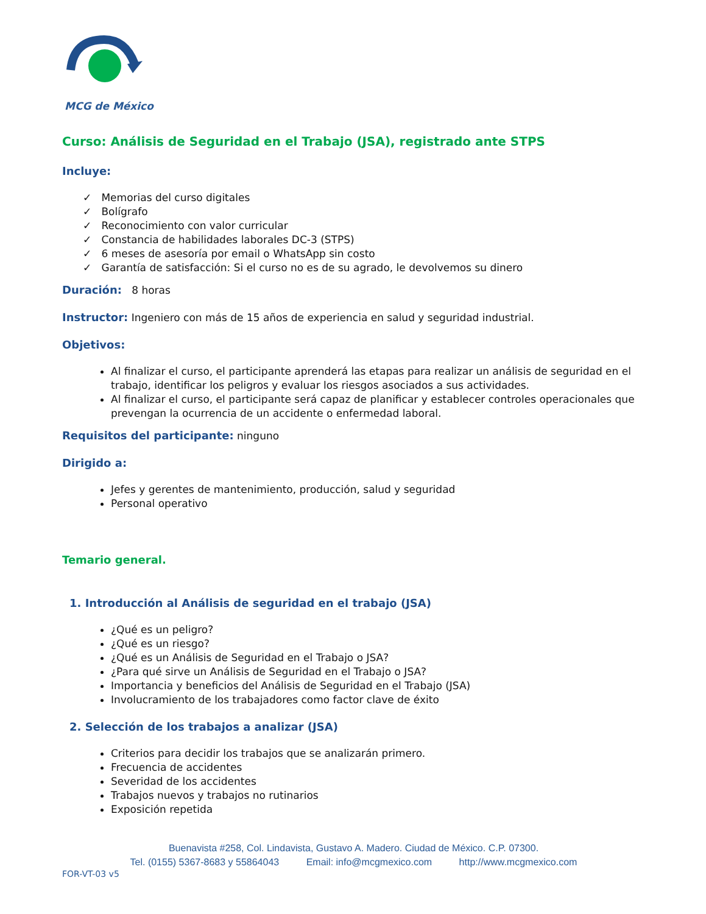MCG de México
Curso: Análisis de Seguridad en el Trabajo (JSA), registrado ante STPS
Incluye:
✓ Memorias del curso digitales
✓ Bolígrafo
✓ Reconocimiento con valor curricular
✓ Constancia de habilidades laborales DC-3 (STPS)
✓ 6 meses de asesoría por email o WhatsApp sin costo
✓ Garantía de satisfacción: Si el curso no es de su agrado, le devolvemos su dinero
Duración: 8 horas
Instructor: Ingeniero con más de 15 años de experiencia en salud y seguridad industrial.
Objetivos:
Al finalizar el curso, el participante aprenderá las etapas para realizar un análisis de seguridad en el trabajo, identificar los peligros y evaluar los riesgos asociados a sus actividades.
Al finalizar el curso, el participante será capaz de planificar y establecer controles operacionales que prevengan la ocurrencia de un accidente o enfermedad laboral.
Requisitos del participante: ninguno
Dirigido a:
Jefes y gerentes de mantenimiento, producción, salud y seguridad
Personal operativo
Temario general.
1. Introducción al Análisis de seguridad en el trabajo (JSA)
¿Qué es un peligro?
¿Qué es un riesgo?
¿Qué es un Análisis de Seguridad en el Trabajo o JSA?
¿Para qué sirve un Análisis de Seguridad en el Trabajo o JSA?
Importancia y beneficios del Análisis de Seguridad en el Trabajo (JSA)
Involucramiento de los trabajadores como factor clave de éxito
2. Selección de los trabajos a analizar (JSA)
Criterios para decidir los trabajos que se analizarán primero.
Frecuencia de accidentes
Severidad de los accidentes
Trabajos nuevos y trabajos no rutinarios
Exposición repetida
Buenavista #258, Col. Lindavista, Gustavo A. Madero. Ciudad de México. C.P. 07300.
Tel. (0155) 5367-8683 y 55864043 Email: info@mcgmexico.com http://www.mcgmexico.com
FOR-VT-03 v5